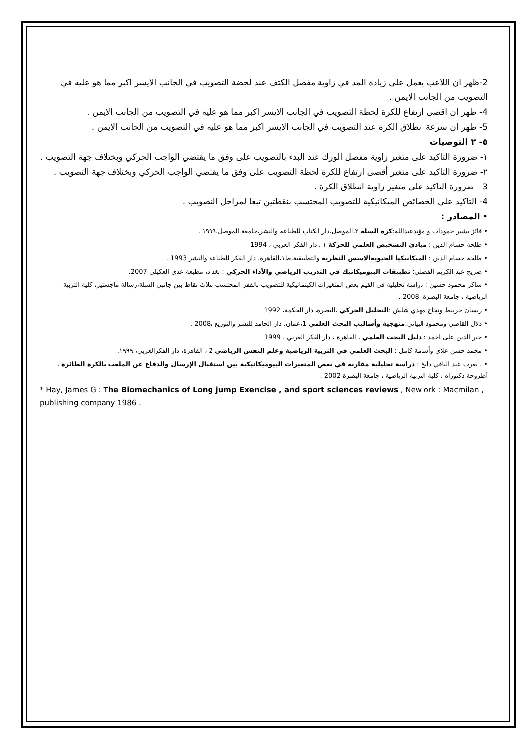2-ظهر ان اللاعب يعمل على زيادة المد في زاوية مفصل الكتف عند لحضة التصويب في الجانب الايسر اكبر مما هو عليه في التصويب من الجانب الايمن .
4- ظهر ان اقصى ارتفاع للكرة لحظة التصويب في الجانب الايسر اكبر مما هو عليه في التصويب من الجانب الايمن .
5- ظهر ان سرعة انطلاق الكرة عند التصويب في الجانب الايسر اكبر مما هو عليه في التصويب من الجانب الايمن .
٥- ٢ التوصيات
١- ضرورة التاكيد على متغير زاوية مفصل الورك عند البدء بالتصويب على وفق ما يقتضي الواجب الحركي وبختلاف جهة التصويب .
٢- ضرورة التاكيد على متغير أقصى ارتفاع للكرة لحظة التصويب على وفق ما يقتضي الواجب الحركي وبختلاف جهة التصويب .
3 - ضرورة التاكيد على متغير زاوية انطلاق الكرة .
4- التاكيد على الخصائص الميكانيكية للتصويب المحتسب بنقطتين تبعا لمراحل التصويب .
• المصادر :
• فائز بشير حمودات و مؤيدعبدالله:كرة السلة ٢،الموصل،دار الكتاب للطباعه والنشر،جامعة الموصل،١٩٩٩ .
• طلحة حسام الدين : مبادئ التشخيص العلمي للحركة ١ ، دار الفكر العربي ، 1994
• طلحة حسام الدين : الميكانيكيا الحيويةالاسس النظرية والتطبيقية،ط١،القاهرة، دار الفكر للطباعة والنشر 1993 .
• صريح عبد الكريم الفضلي؛ تطبيقات البيوميكانيك في التدريب الرياضي والأداء الحركي : بغداد، مطبعة عدي العكيلي 2007.
• شاكر محمود حسين : دراسة تحليلية في القيم بعض المتغيرات الكينماتيكية للتصويب بالقفز المحتسب بثلاث نقاط بين جانبي السلة،رسالة ماجستير، كلية التربية الرياضية ، جامعة البصرة، 2008 .
• ريسان خريبط ونجاح مهدي شلش :التحليل الحركي ،البصرة، دار الحكمة، 1992
• دلال القاضي ومحمود البياتي:منهجية وأساليب البحث العلمي 1،عمان، دار الحامد للنشر والتوزيع ،2008 .
• خير الدين على احمد : دليل البحث العلمي ، القاهرة ، دار الفكر العربي ، 1999
• محمد حسن علاي وأسامة كامل : البحث العلمي في التربية الرياضية وعلم النفس الرياضي 2 ، القاهرة، دار الفكرالعربي، ١٩٩٩.
• . يعرب عبد الباقي دايخ : دراسة تحليلية مقارنة في بعض المتغيرات البيوميكانيكية بين استقبال الإرسال والدفاع عن الملعب بالكرة الطائرة ، أطروحة دكتوراه ، كلية التربية الرياضية ، جامعة البصرة 2002 .
* Hay, James G : The Biomechanics of Long jump Exencise , and sport sciences reviews , New ork : Macmilan , publishing company 1986 .